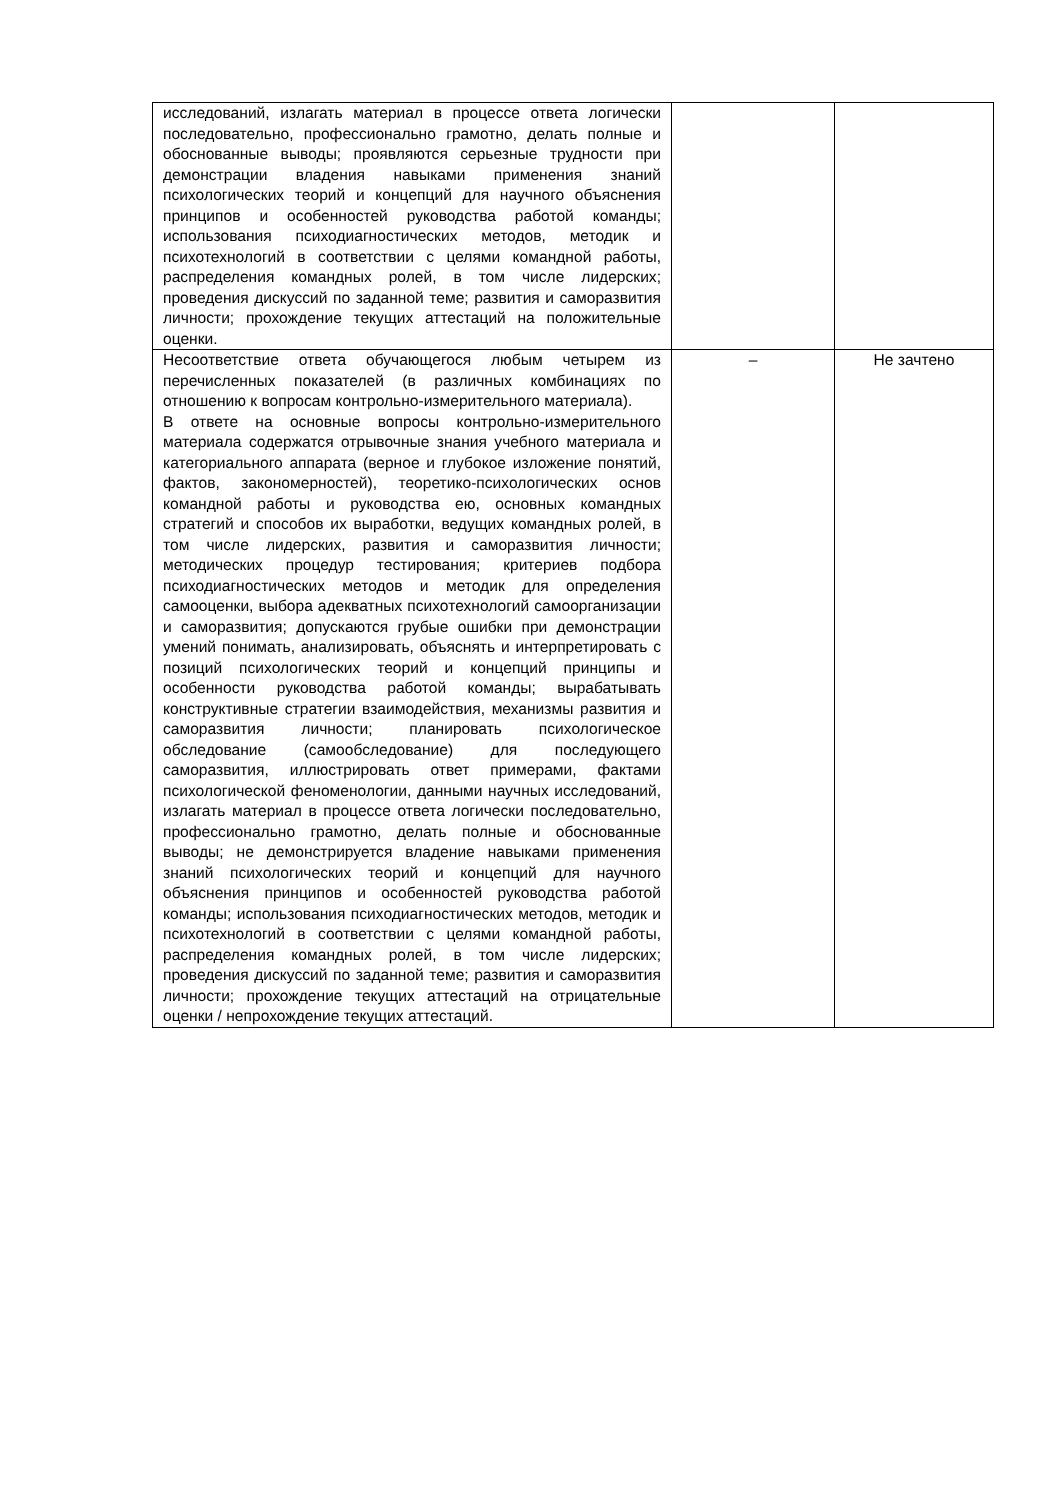| исследований, излагать материал в процессе ответа логически последовательно, профессионально грамотно, делать полные и обоснованные выводы; проявляются серьезные трудности при демонстрации владения навыками применения знаний психологических теорий и концепций для научного объяснения принципов и особенностей руководства работой команды; использования психодиагностических методов, методик и психотехнологий в соответствии с целями командной работы, распределения командных ролей, в том числе лидерских; проведения дискуссий по заданной теме; развития и саморазвития личности; прохождение текущих аттестаций на положительные оценки. | | |
| Несоответствие ответа обучающегося любым четырем из перечисленных показателей (в различных комбинациях по отношению к вопросам контрольно-измерительного материала). В ответе на основные вопросы контрольно-измерительного материала содержатся отрывочные знания учебного материала и категориального аппарата (верное и глубокое изложение понятий, фактов, закономерностей), теоретико-психологических основ командной работы и руководства ею, основных командных стратегий и способов их выработки, ведущих командных ролей, в том числе лидерских, развития и саморазвития личности; методических процедур тестирования; критериев подбора психодиагностических методов и методик для определения самооценки, выбора адекватных психотехнологий самоорганизации и саморазвития; допускаются грубые ошибки при демонстрации умений понимать, анализировать, объяснять и интерпретировать с позиций психологических теорий и концепций принципы и особенности руководства работой команды; вырабатывать конструктивные стратегии взаимодействия, механизмы развития и саморазвития личности; планировать психологическое обследование (самообследование) для последующего саморазвития, иллюстрировать ответ примерами, фактами психологической феноменологии, данными научных исследований, излагать материал в процессе ответа логически последовательно, профессионально грамотно, делать полные и обоснованные выводы; не демонстрируется владение навыками применения знаний психологических теорий и концепций для научного объяснения принципов и особенностей руководства работой команды; использования психодиагностических методов, методик и психотехнологий в соответствии с целями командной работы, распределения командных ролей, в том числе лидерских; проведения дискуссий по заданной теме; развития и саморазвития личности; прохождение текущих аттестаций на отрицательные оценки / непрохождение текущих аттестаций. | – | Не зачтено |